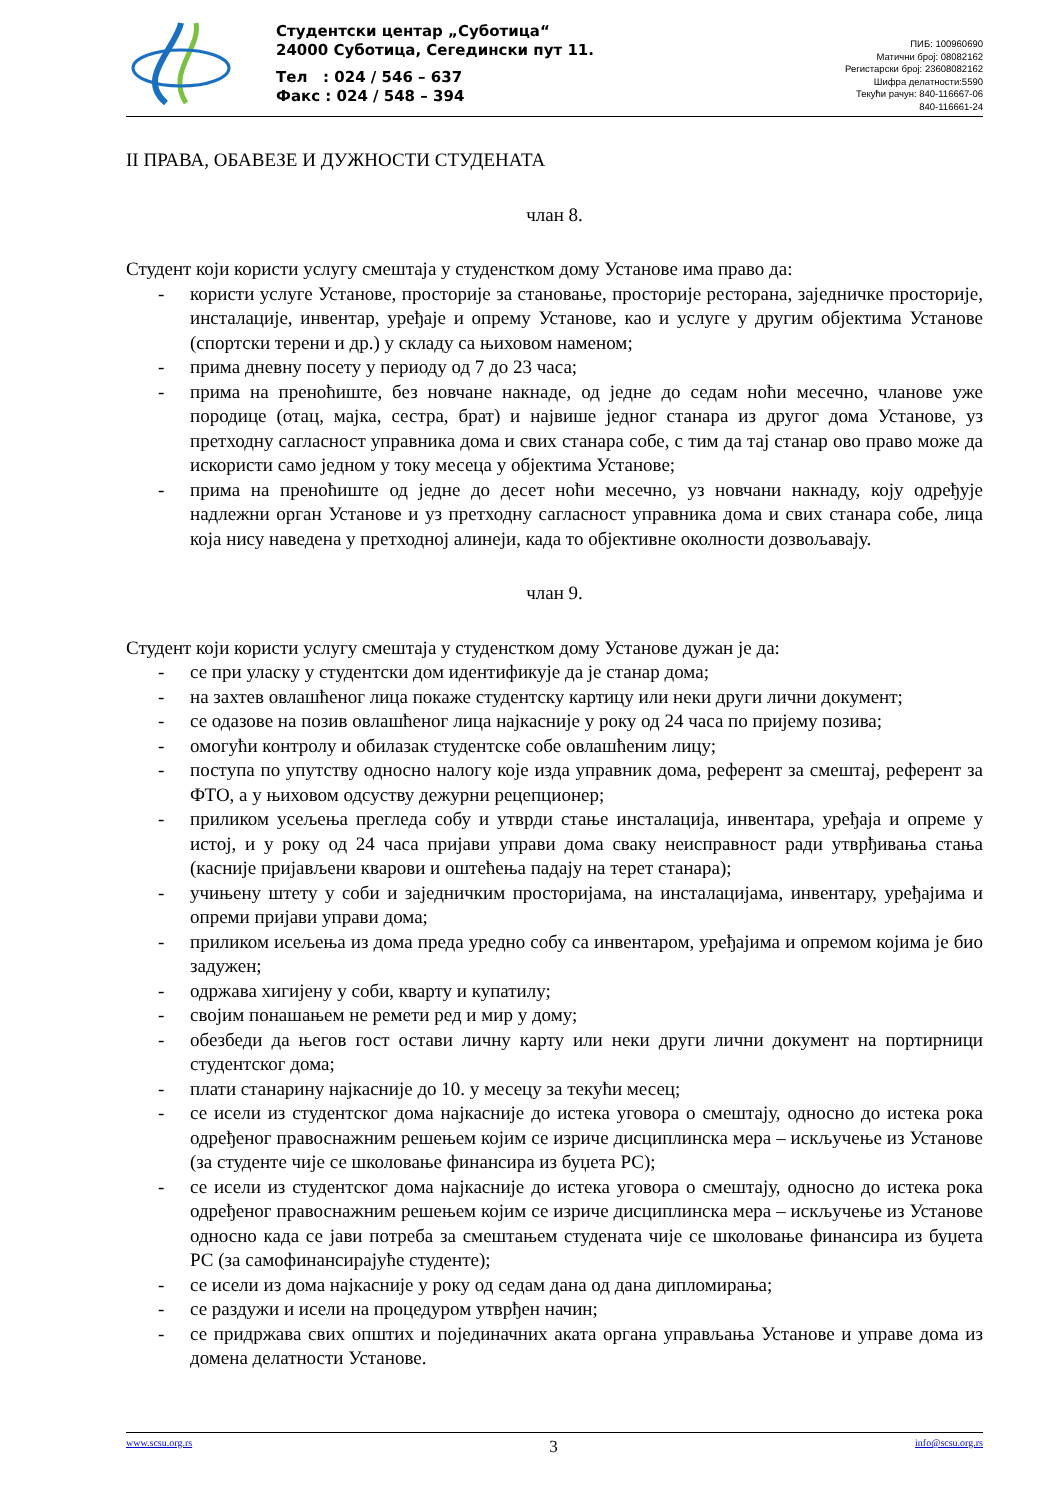Студентски центар „Суботица“
24000 Суботица, Сегедински пут 11.
Тел : 024 / 546 – 637
Факс : 024 / 548 – 394
ПИБ: 100960690
Матични број: 08082162
Регистарски број: 23608082162
Шифра делатности:5590
Текући рачун: 840-116667-06
840-116661-24
II ПРАВА, ОБАВЕЗЕ И ДУЖНОСТИ СТУДЕНАТА
члан 8.
Студент који користи услугу смештаја у студенстком дому Установе има право да:
- користи услуге Установе, просторије за становање, просторије ресторана, заједничке просторије, инсталације, инвентар, уређаје и опрему Установе, као и услуге у другим објектима Установе (спортски терени и др.) у складу са њиховом наменом;
- прима дневну посету у периоду од 7 до 23 часа;
- прима на преноћиште, без новчане накнаде, од једне до седам ноћи месечно, чланове уже породице (отац, мајка, сестра, брат) и највише једног станара из другог дома Установе, уз претходну сагласност управника дома и свих станара собе, с тим да тај станар ово право може да искористи само једном у току месеца у објектима Установе;
- прима на преноћиште од једне до десет ноћи месечно, уз новчани накнаду, коју одређује надлежни орган Установе и уз претходну сагласност управника дома и свих станара собе, лица која нису наведена у претходној алинеји, када то објективне околности дозвољавају.
члан 9.
Студент који користи услугу смештаја у студенстком дому Установе дужан је да:
- се при уласку у студентски дом идентификује да је станар дома;
- на захтев овлашћеног лица покаже студентску картицу или неки други лични документ;
- се одазове на позив овлашћеног лица најкасније у року од 24 часа по пријему позива;
- омогући контролу и обилазак студентске собе овлашћеним лицу;
- поступа по упутству односно налогу које изда управник дома, референт за смештај, референт за ФТО, а у њиховом одсуству дежурни рецепционер;
- приликом усељења прегледа собу и утврди стање инсталација, инвентара, уређаја и опреме у истој, и у року од 24 часа пријави управи дома сваку неисправност ради утврђивања стања (касније пријављени кварови и оштећења падају на терет станара);
- учињену штету у соби и заједничким просторијама, на инсталацијама, инвентару, уређајима и опреми пријави управи дома;
- приликом исељења из дома преда уредно собу са инвентаром, уређајима и опремом којима је био задужен;
- одржава хигијену у соби, кварту и купатилу;
- својим понашањем не ремети ред и мир у дому;
- обезбеди да његов гост остави личну карту или неки други лични документ на портирници студентског дома;
- плати станарину најкасније до 10. у месецу за текући месец;
- се исели из студентског дома најкасније до истека уговора о смештају, односно до истека рока одређеног правоснажним решењем којим се изриче дисциплинска мера – искључење из Установе (за студенте чије се школовање финансира из буџета РС);
- се исели из студентског дома најкасније до истека уговора о смештају, односно до истека рока одређеног правоснажним решењем којим се изриче дисциплинска мера – искључење из Установе односно када се јави потреба за смештањем студената чије се школовање финансира из буџета РС (за самофинансирајуће студенте);
- се исели из дома најкасније у року од седам дана од дана дипломирања;
- се раздужи и исели на процедуром утврђен начин;
- се придржава свих општих и појединачних аката органа управљања Установе и управе дома из домена делатности Установе.
www.scsu.org.rs 3 info@scsu.org.rs